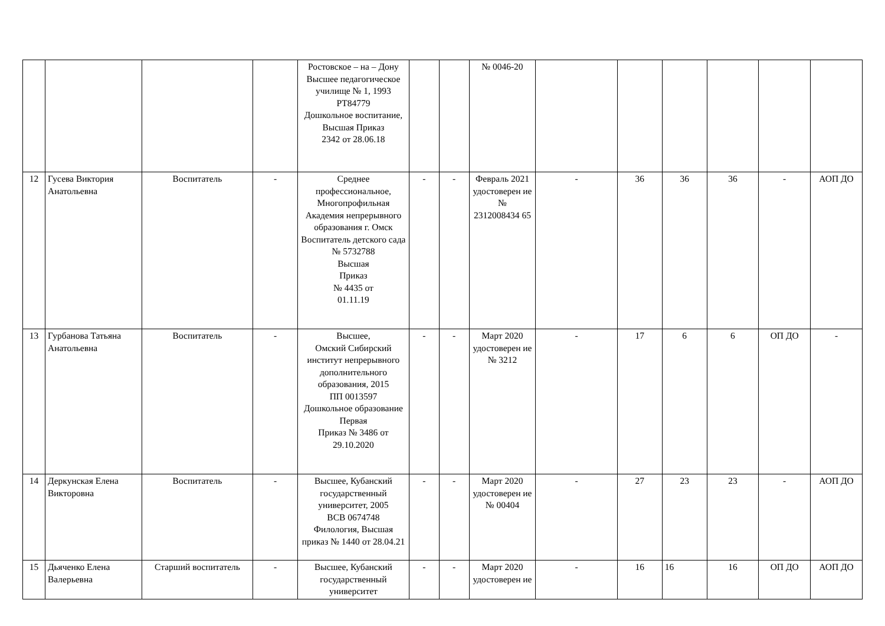| | | | | Ростовское – на – Дону Высшее педагогическое училище № 1, 1993 РТ84779 Дошкольное воспитание, Высшая Приказ 2342 от 28.06.18 | | | № 0046-20 | | | | | | |
| 12 | Гусева Виктория Анатольевна | Воспитатель | - | Среднее профессиональное, Многопрофильная Академия непрерывного образования г. Омск Воспитатель детского сада № 5732788 Высшая Приказ № 4435 от 01.11.19 | - | - | Февраль 2021 удостоверен ие № 2312008434 65 | - | 36 | 36 | 36 | - | АОП ДО |
| 13 | Гурбанова Татьяна Анатольевна | Воспитатель | - | Высшее, Омский Сибирский институт непрерывного дополнительного образования, 2015 ПП 0013597 Дошкольное образование Первая Приказ № 3486 от 29.10.2020 | - | - | Март 2020 удостоверен ие № 3212 | - | 17 | 6 | 6 | ОП ДО | - |
| 14 | Деркунская Елена Викторовна | Воспитатель | - | Высшее, Кубанский государственный университет, 2005 ВСВ 0674748 Филология, Высшая приказ № 1440 от 28.04.21 | - | - | Март 2020 удостоверен ие № 00404 | - | 27 | 23 | 23 | - | АОП ДО |
| 15 | Дьяченко Елена Валерьевна | Старший воспитатель | - | Высшее, Кубанский государственный университет | - | - | Март 2020 удостоверен ие | - | 16 | 16 | 16 | ОП ДО | АОП ДО |